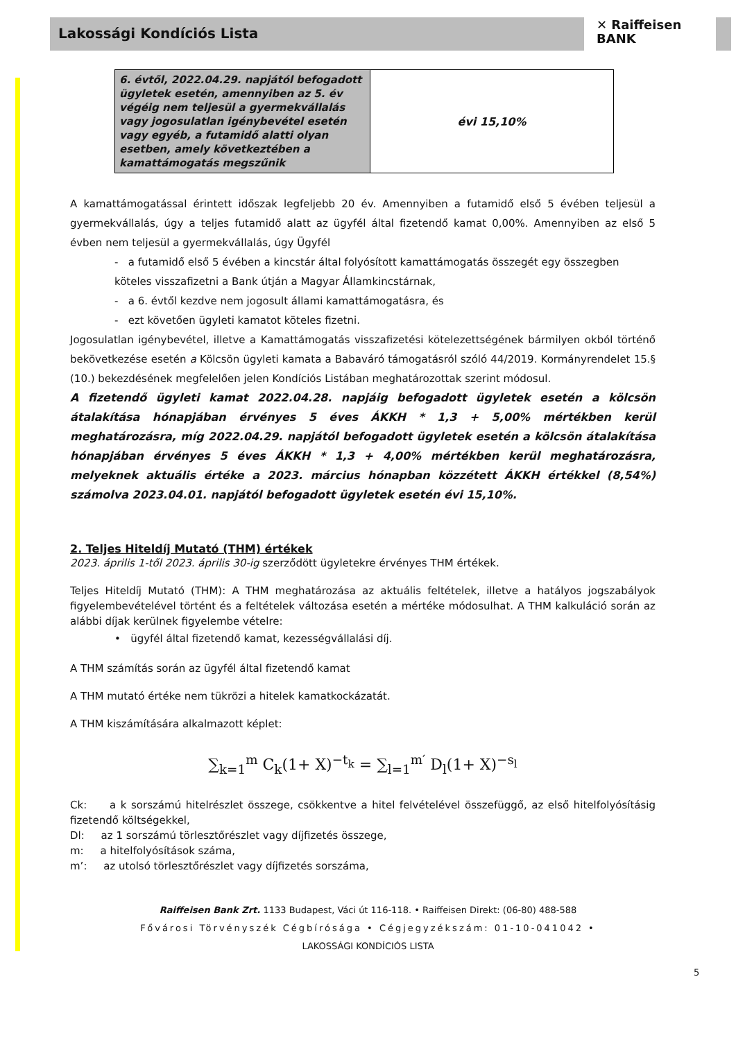Lakossági Kondíciós Lista
✕ Raiffeisen
BANK
| 6. évtől, 2022.04.29. napjától befogadott ügyletek esetén, amennyiben az 5. év végéig nem teljesül a gyermekvállalás vagy jogosulatlan igénybevétel esetén vagy egyéb, a futamidő alatti olyan esetben, amely következtében a kamattámogatás megszűnik | évi 15,10% |
A kamattámogatással érintett időszak legfeljebb 20 év. Amennyiben a futamidő első 5 évében teljesül a gyermekvállalás, úgy a teljes futamidő alatt az ügyfél által fizetendő kamat 0,00%. Amennyiben az első 5 évben nem teljesül a gyermekvállalás, úgy Ügyfél
- a futamidő első 5 évében a kincstár által folyósított kamattámogatás összegét egy összegben köteles visszafizetni a Bank útján a Magyar Államkincstárnak,
- a 6. évtől kezdve nem jogosult állami kamattámogatásra, és
- ezt követően ügyleti kamatot köteles fizetni.
Jogosulatlan igénybevétel, illetve a Kamattámogatás visszafizetési kötelezettségének bármilyen okból történő bekövetkezése esetén a Kölcsön ügyleti kamata a Babaváró támogatásról szóló 44/2019. Kormányrendelet 15.§ (10.) bekezdésének megfelelően jelen Kondíciós Listában meghatározottak szerint módosul.
A fizetendő ügyleti kamat 2022.04.28. napjáig befogadott ügyletek esetén a kölcsön átalakítása hónapjában érvényes 5 éves ÁKKH * 1,3 + 5,00% mértékben kerül meghatározásra, míg 2022.04.29. napjától befogadott ügyletek esetén a kölcsön átalakítása hónapjában érvényes 5 éves ÁKKH * 1,3 + 4,00% mértékben kerül meghatározásra, melyeknek aktuális értéke a 2023. március hónapban közzétett ÁKKH értékkel (8,54%) számolva 2023.04.01. napjától befogadott ügyletek esetén évi 15,10%.
2. Teljes Hiteldíj Mutató (THM) értékek
2023. április 1-től 2023. április 30-ig szerződött ügyletekre érvényes THM értékek.
Teljes Hiteldíj Mutató (THM): A THM meghatározása az aktuális feltételek, illetve a hatályos jogszabályok figyelembevételével történt és a feltételek változása esetén a mértéke módosulhat. A THM kalkuláció során az alábbi díjak kerülnek figyelembe vételre:
• ügyfél által fizetendő kamat, kezességvállalási díj.
A THM számítás során az ügyfél által fizetendő kamat
A THM mutató értéke nem tükrözi a hitelek kamatkockázatát.
A THM kiszámítására alkalmazott képlet:
∑<sub>k=1</sub><sup>m</sup> C<sub>k</sub>(1+ X)<sup>−t<sub>k</sub></sup> = ∑<sub>l=1</sub><sup>m′</sup> D<sub>l</sub>(1+ X)<sup>−s<sub>l</sub></sup>
Ck: a k sorszámú hitelrészlet összege, csökkentve a hitel felvételével összefüggő, az első hitelfolyósításig fizetendő költségekkel,
Dl: az 1 sorszámú törlesztőrészlet vagy díjfizetés összege,
m: a hitelfolyósítások száma,
m’: az utolsó törlesztőrészlet vagy díjfizetés sorszáma,
Raiffeisen Bank Zrt. 1133 Budapest, Váci út 116-118. • Raiffeisen Direkt: (06-80) 488-588
Fővárosi Törvényszék Cégbírósága • Cégjegyzékszám: 01-10-041042 •
LAKOSSÁGI KONDÍCIÓS LISTA
5